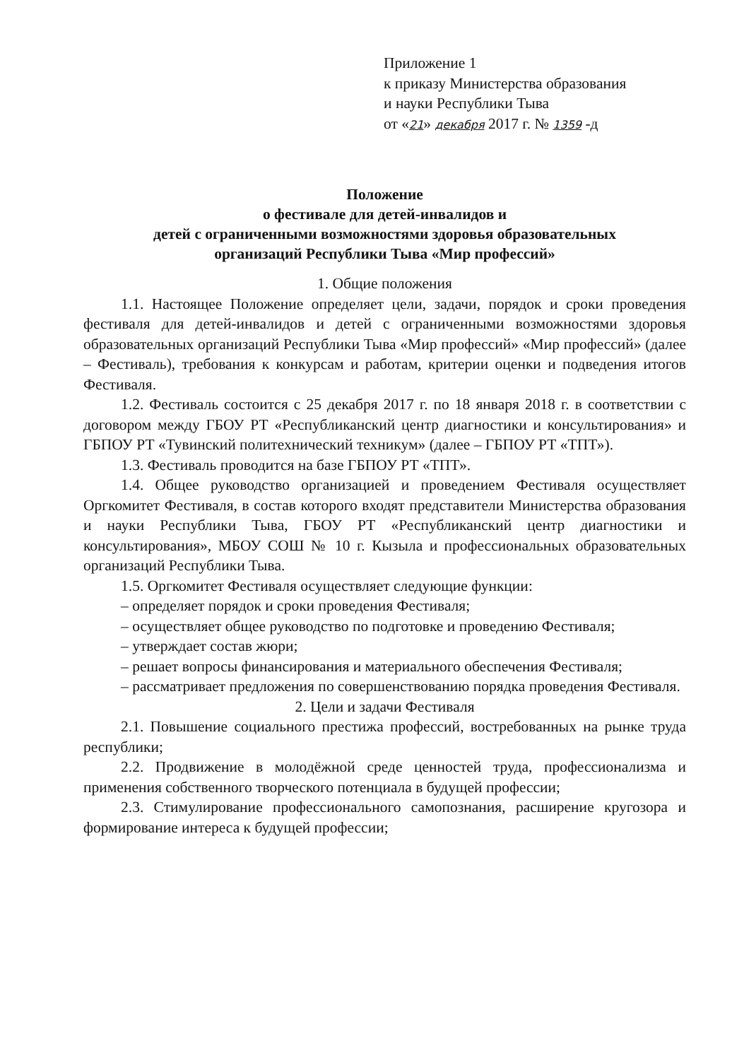Приложение 1
к приказу Министерства образования
и науки Республики Тыва
от «21» декабря 2017 г. № 1359 -д
Положение
о фестивале для детей-инвалидов и
детей с ограниченными возможностями здоровья образовательных
организаций Республики Тыва «Мир профессий»
1. Общие положения
1.1. Настоящее Положение определяет цели, задачи, порядок и сроки проведения фестиваля для детей-инвалидов и детей с ограниченными возможностями здоровья образовательных организаций Республики Тыва «Мир профессий» «Мир профессий» (далее – Фестиваль), требования к конкурсам и работам, критерии оценки и подведения итогов Фестиваля.
1.2. Фестиваль состоится с 25 декабря 2017 г. по 18 января 2018 г. в соответствии с договором между ГБОУ РТ «Республиканский центр диагностики и консультирования» и ГБПОУ РТ «Тувинский политехнический техникум» (далее – ГБПОУ РТ «ТПТ»).
1.3. Фестиваль проводится на базе ГБПОУ РТ «ТПТ».
1.4. Общее руководство организацией и проведением Фестиваля осуществляет Оргкомитет Фестиваля, в состав которого входят представители Министерства образования и науки Республики Тыва, ГБОУ РТ «Республиканский центр диагностики и консультирования», МБОУ СОШ № 10 г. Кызыла и профессиональных образовательных организаций Республики Тыва.
1.5. Оргкомитет Фестиваля осуществляет следующие функции:
– определяет порядок и сроки проведения Фестиваля;
– осуществляет общее руководство по подготовке и проведению Фестиваля;
– утверждает состав жюри;
– решает вопросы финансирования и материального обеспечения Фестиваля;
– рассматривает предложения по совершенствованию порядка проведения Фестиваля.
2. Цели и задачи Фестиваля
2.1. Повышение социального престижа профессий, востребованных на рынке труда республики;
2.2. Продвижение в молодёжной среде ценностей труда, профессионализма и применения собственного творческого потенциала в будущей профессии;
2.3. Стимулирование профессионального самопознания, расширение кругозора и формирование интереса к будущей профессии;